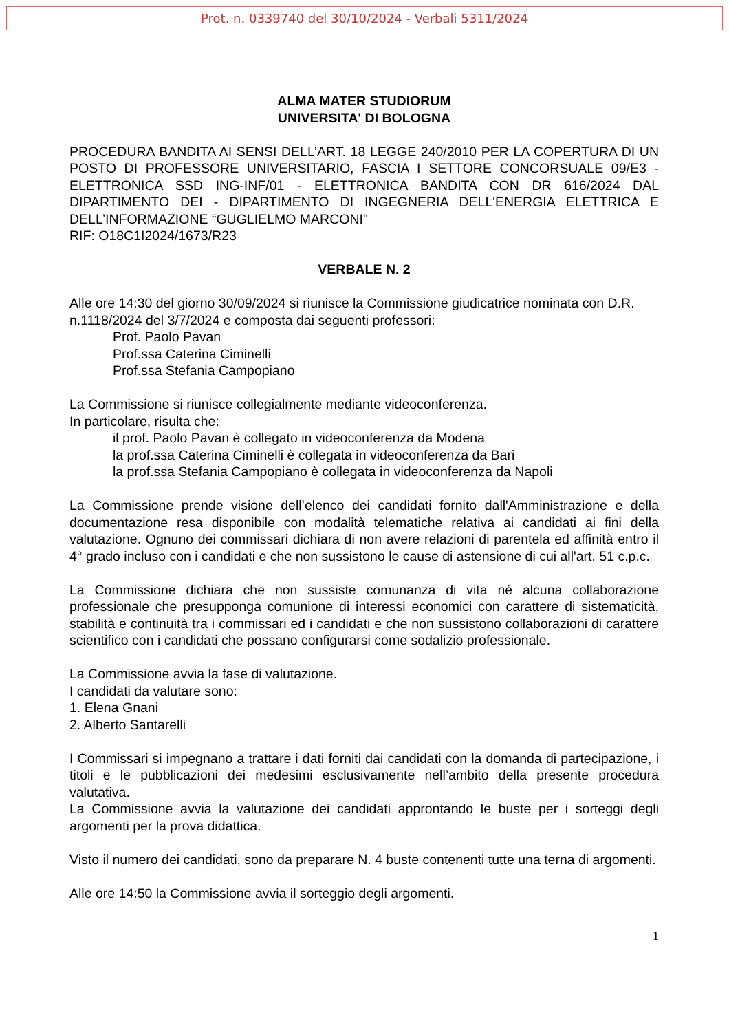Prot. n. 0339740 del 30/10/2024 - Verbali 5311/2024
ALMA MATER STUDIORUM
UNIVERSITA' DI BOLOGNA
PROCEDURA BANDITA AI SENSI DELL’ART. 18 LEGGE 240/2010 PER LA COPERTURA DI UN POSTO DI PROFESSORE UNIVERSITARIO, FASCIA I SETTORE CONCORSUALE 09/E3 - ELETTRONICA SSD ING-INF/01 - ELETTRONICA BANDITA CON DR 616/2024 DAL DIPARTIMENTO DEI - DIPARTIMENTO DI INGEGNERIA DELL'ENERGIA ELETTRICA E DELL’INFORMAZIONE “GUGLIELMO MARCONI"
RIF: O18C1I2024/1673/R23
VERBALE N. 2
Alle ore 14:30 del giorno 30/09/2024 si riunisce la Commissione giudicatrice nominata con D.R. n.1118/2024 del 3/7/2024 e composta dai seguenti professori:
Prof. Paolo Pavan
Prof.ssa Caterina Ciminelli
Prof.ssa Stefania Campopiano
La Commissione si riunisce collegialmente mediante videoconferenza.
In particolare, risulta che:
il prof. Paolo Pavan è collegato in videoconferenza da Modena
la prof.ssa Caterina Ciminelli è collegata in videoconferenza da Bari
la prof.ssa Stefania Campopiano è collegata in videoconferenza da Napoli
La Commissione prende visione dell’elenco dei candidati fornito dall'Amministrazione e della documentazione resa disponibile con modalità telematiche relativa ai candidati ai fini della valutazione. Ognuno dei commissari dichiara di non avere relazioni di parentela ed affinità entro il 4° grado incluso con i candidati e che non sussistono le cause di astensione di cui all'art. 51 c.p.c.
La Commissione dichiara che non sussiste comunanza di vita né alcuna collaborazione professionale che presupponga comunione di interessi economici con carattere di sistematicità, stabilità e continuità tra i commissari ed i candidati e che non sussistono collaborazioni di carattere scientifico con i candidati che possano configurarsi come sodalizio professionale.
La Commissione avvia la fase di valutazione.
I candidati da valutare sono:
1. Elena Gnani
2. Alberto Santarelli
I Commissari si impegnano a trattare i dati forniti dai candidati con la domanda di partecipazione, i titoli e le pubblicazioni dei medesimi esclusivamente nell’ambito della presente procedura valutativa.
La Commissione avvia la valutazione dei candidati approntando le buste per i sorteggi degli argomenti per la prova didattica.
Visto il numero dei candidati, sono da preparare N. 4 buste contenenti tutte una terna di argomenti.
Alle ore 14:50 la Commissione avvia il sorteggio degli argomenti.
1